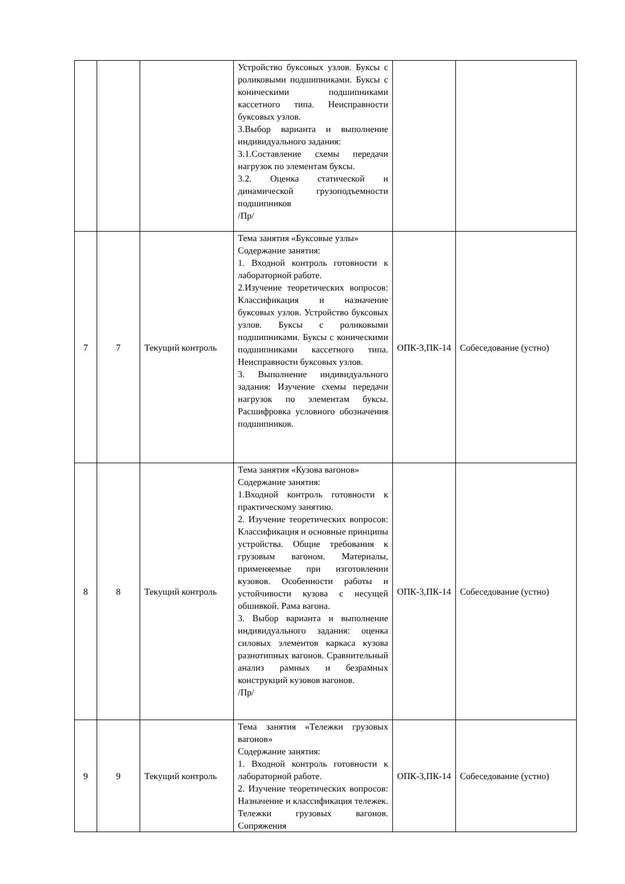| | | | Устройство буксовых узлов. Буксы с роликовыми подшипниками. Буксы с коническими подшипниками кассетного типа. Неисправности буксовых узлов. 3.Выбор варианта и выполнение индивидуального задания: 3.1.Составление схемы передачи нагрузок по элементам буксы. 3.2. Оценка статической и динамической грузоподъемности подшипников /Пр/ | | |
| 7 | 7 | Текущий контроль | Тема занятия «Буксовые узлы» Содержание занятия: 1. Входной контроль готовности к лабораторной работе. 2.Изучение теоретических вопросов: Классификация и назначение буксовых узлов. Устройство буксовых узлов. Буксы с роликовыми подшипниками. Буксы с коническими подшипниками кассетного типа. Неисправности буксовых узлов. 3. Выполнение индивидуального задания: Изучение схемы передачи нагрузок по элементам буксы. Расшифровка условного обозначения подшипников. | ОПК-3,ПК-14 | Собеседование (устно) |
| 8 | 8 | Текущий контроль | Тема занятия «Кузова вагонов» Содержание занятия: 1.Входной контроль готовности к практическому занятию. 2. Изучение теоретических вопросов: Классификация и основные принципы устройства. Общие требования к грузовым вагоном. Материалы, применяемые при изготовлении кузовов. Особенности работы и устойчивости кузова с несущей обшивкой. Рама вагона. 3. Выбор варианта и выполнение индивидуального задания: оценка силовых элементов каркаса кузова разнотипных вагонов. Сравнительный анализ рамных и безрамных конструкций кузовов вагонов. /Пр/ | ОПК-3,ПК-14 | Собеседование (устно) |
| 9 | 9 | Текущий контроль | Тема занятия «Тележки грузовых вагонов» Содержание занятия: 1. Входной контроль готовности к лабораторной работе. 2. Изучение теоретических вопросов: Назначение и классификация тележек. Тележки грузовых вагонов. Сопряжения | ОПК-3,ПК-14 | Собеседование (устно) |